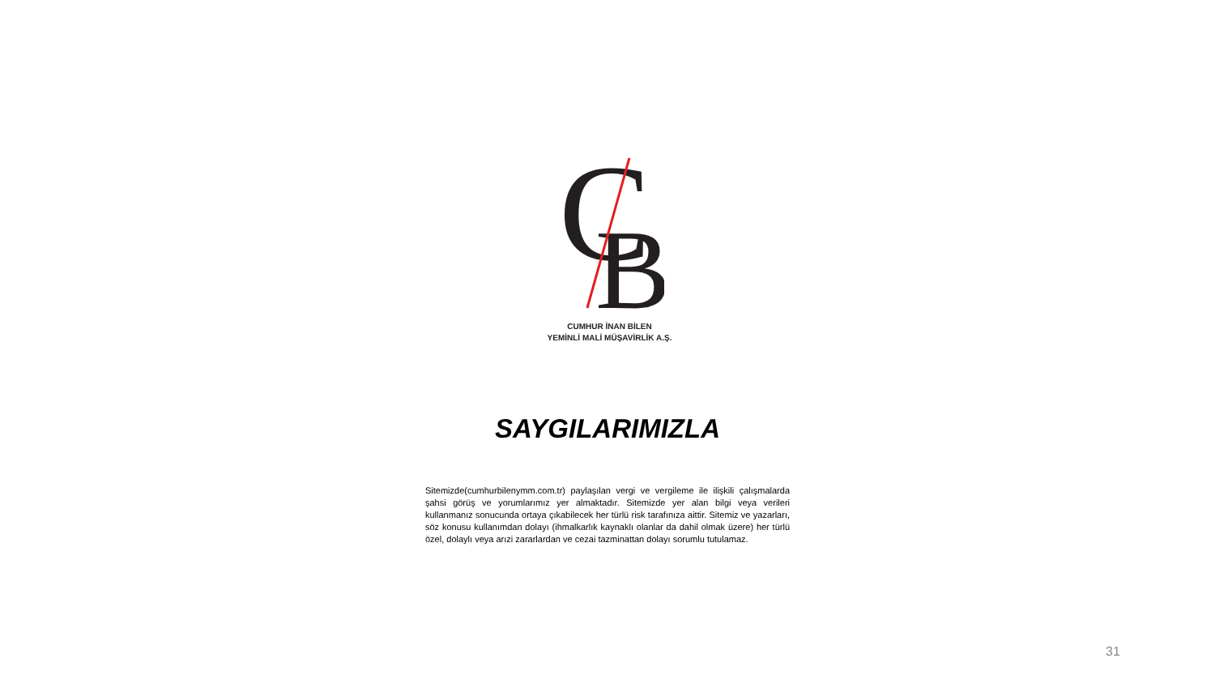C
B
CUMHUR İNAN BİLEN
YEMİNLİ MALİ MÜŞAVİRLİK A.Ş.
SAYGILARIMIZLA
Sitemizde(cumhurbilenymm.com.tr) paylaşılan vergi ve vergileme ile ilişkili çalışmalarda şahsi görüş ve yorumlarımız yer almaktadır. Sitemizde yer alan bilgi veya verileri kullanmanız sonucunda ortaya çıkabilecek her türlü risk tarafınıza aittir. Sitemiz ve yazarları, söz konusu kullanımdan dolayı (ihmalkarlık kaynaklı olanlar da dahil olmak üzere) her türlü özel, dolaylı veya arızi zararlardan ve cezai tazminattan dolayı sorumlu tutulamaz.
31